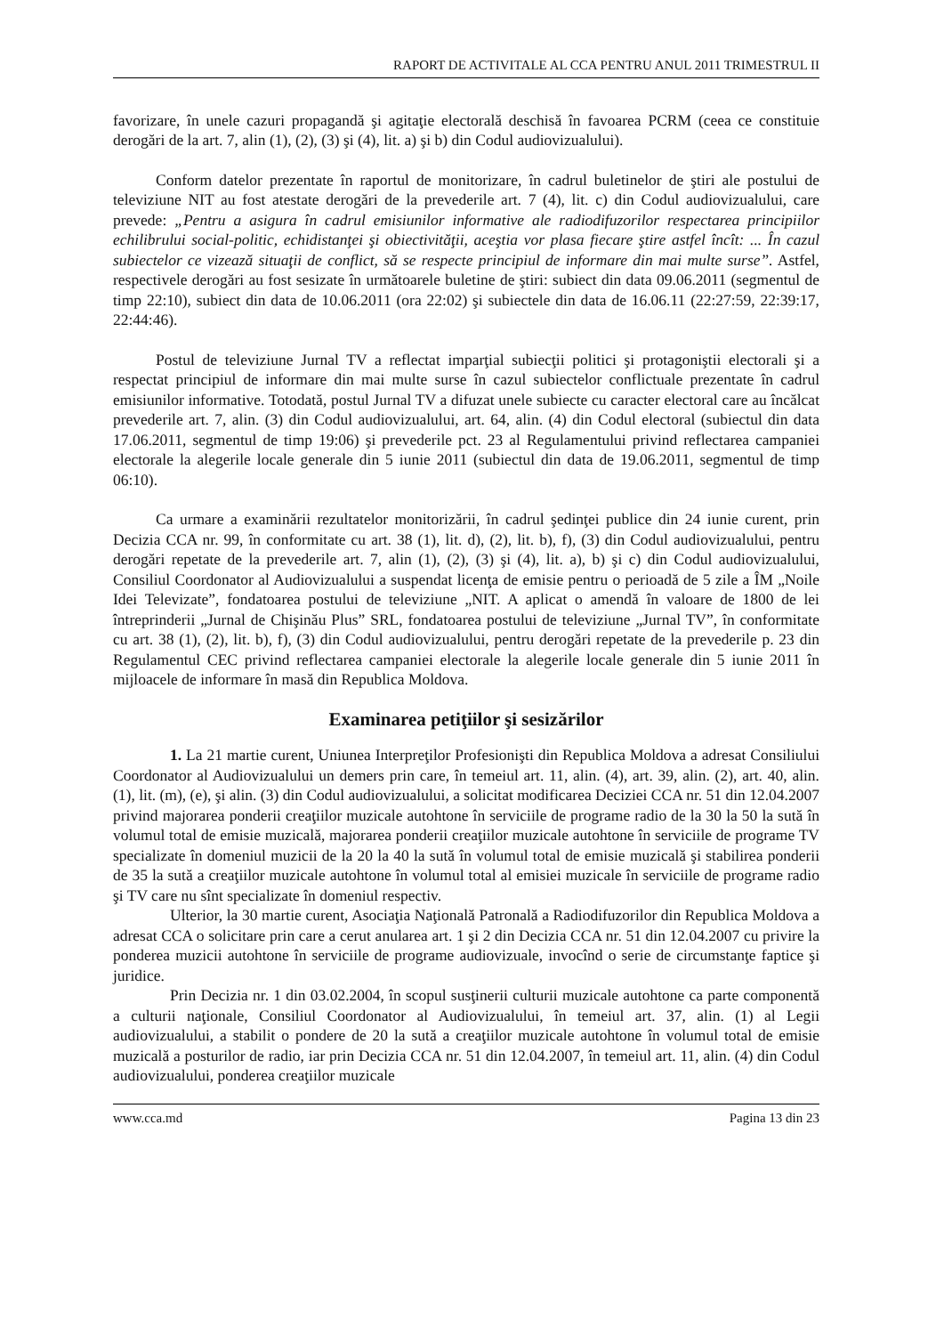RAPORT DE ACTIVITALE AL CCA PENTRU ANUL 2011 TRIMESTRUL II
favorizare, în unele cazuri propagandă şi agitaţie electorală deschisă în favoarea PCRM (ceea ce constituie derogări de la art. 7, alin (1), (2), (3) şi (4), lit. a) şi b) din Codul audiovizualului).
Conform datelor prezentate în raportul de monitorizare, în cadrul buletinelor de ştiri ale postului de televiziune NIT au fost atestate derogări de la prevederile art. 7 (4), lit. c) din Codul audiovizualului, care prevede: „Pentru a asigura în cadrul emisiunilor informative ale radiodifuzorilor respectarea principiilor echilibrului social-politic, echidistanţei şi obiectivităţii, aceştia vor plasa fiecare ştire astfel încît: ... În cazul subiectelor ce vizează situaţii de conflict, să se respecte principiul de informare din mai multe surse”. Astfel, respectivele derogări au fost sesizate în următoarele buletine de ştiri: subiect din data 09.06.2011 (segmentul de timp 22:10), subiect din data de 10.06.2011 (ora 22:02) şi subiectele din data de 16.06.11 (22:27:59, 22:39:17, 22:44:46).
Postul de televiziune Jurnal TV a reflectat imparţial subiecţii politici şi protagoniştii electorali şi a respectat principiul de informare din mai multe surse în cazul subiectelor conflictuale prezentate în cadrul emisiunilor informative. Totodată, postul Jurnal TV a difuzat unele subiecte cu caracter electoral care au încălcat prevederile art. 7, alin. (3) din Codul audiovizualului, art. 64, alin. (4) din Codul electoral (subiectul din data 17.06.2011, segmentul de timp 19:06) şi prevederile pct. 23 al Regulamentului privind reflectarea campaniei electorale la alegerile locale generale din 5 iunie 2011 (subiectul din data de 19.06.2011, segmentul de timp 06:10).
Ca urmare a examinării rezultatelor monitorizării, în cadrul şedinţei publice din 24 iunie curent, prin Decizia CCA nr. 99, în conformitate cu art. 38 (1), lit. d), (2), lit. b), f), (3) din Codul audiovizualului, pentru derogări repetate de la prevederile art. 7, alin (1), (2), (3) şi (4), lit. a), b) şi c) din Codul audiovizualului, Consiliul Coordonator al Audiovizualului a suspendat licenţa de emisie pentru o perioadă de 5 zile a ÎM „Noile Idei Televizate”, fondatoarea postului de televiziune „NIT. A aplicat o amendă în valoare de 1800 de lei întreprinderii „Jurnal de Chişinău Plus” SRL, fondatoarea postului de televiziune „Jurnal TV”, în conformitate cu art. 38 (1), (2), lit. b), f), (3) din Codul audiovizualului, pentru derogări repetate de la prevederile p. 23 din Regulamentul CEC privind reflectarea campaniei electorale la alegerile locale generale din 5 iunie 2011 în mijloacele de informare în masă din Republica Moldova.
Examinarea petiţiilor şi sesizărilor
1. La 21 martie curent, Uniunea Interpreţilor Profesionişti din Republica Moldova a adresat Consiliului Coordonator al Audiovizualului un demers prin care, în temeiul art. 11, alin. (4), art. 39, alin. (2), art. 40, alin. (1), lit. (m), (e), şi alin. (3) din Codul audiovizualului, a solicitat modificarea Deciziei CCA nr. 51 din 12.04.2007 privind majorarea ponderii creaţiilor muzicale autohtone în serviciile de programe radio de la 30 la 50 la sută în volumul total de emisie muzicală, majorarea ponderii creaţiilor muzicale autohtone în serviciile de programe TV specializate în domeniul muzicii de la 20 la 40 la sută în volumul total de emisie muzicală şi stabilirea ponderii de 35 la sută a creaţiilor muzicale autohtone în volumul total al emisiei muzicale în serviciile de programe radio şi TV care nu sînt specializate în domeniul respectiv.
Ulterior, la 30 martie curent, Asociaţia Naţională Patronală a Radiodifuzorilor din Republica Moldova a adresat CCA o solicitare prin care a cerut anularea art. 1 şi 2 din Decizia CCA nr. 51 din 12.04.2007 cu privire la ponderea muzicii autohtone în serviciile de programe audiovizuale, invocînd o serie de circumstanţe faptice şi juridice.
Prin Decizia nr. 1 din 03.02.2004, în scopul susţinerii culturii muzicale autohtone ca parte componentă a culturii naţionale, Consiliul Coordonator al Audiovizualului, în temeiul art. 37, alin. (1) al Legii audiovizualului, a stabilit o pondere de 20 la sută a creaţiilor muzicale autohtone în volumul total de emisie muzicală a posturilor de radio, iar prin Decizia CCA nr. 51 din 12.04.2007, în temeiul art. 11, alin. (4) din Codul audiovizualului, ponderea creaţiilor muzicale
www.cca.md Pagina 13 din 23